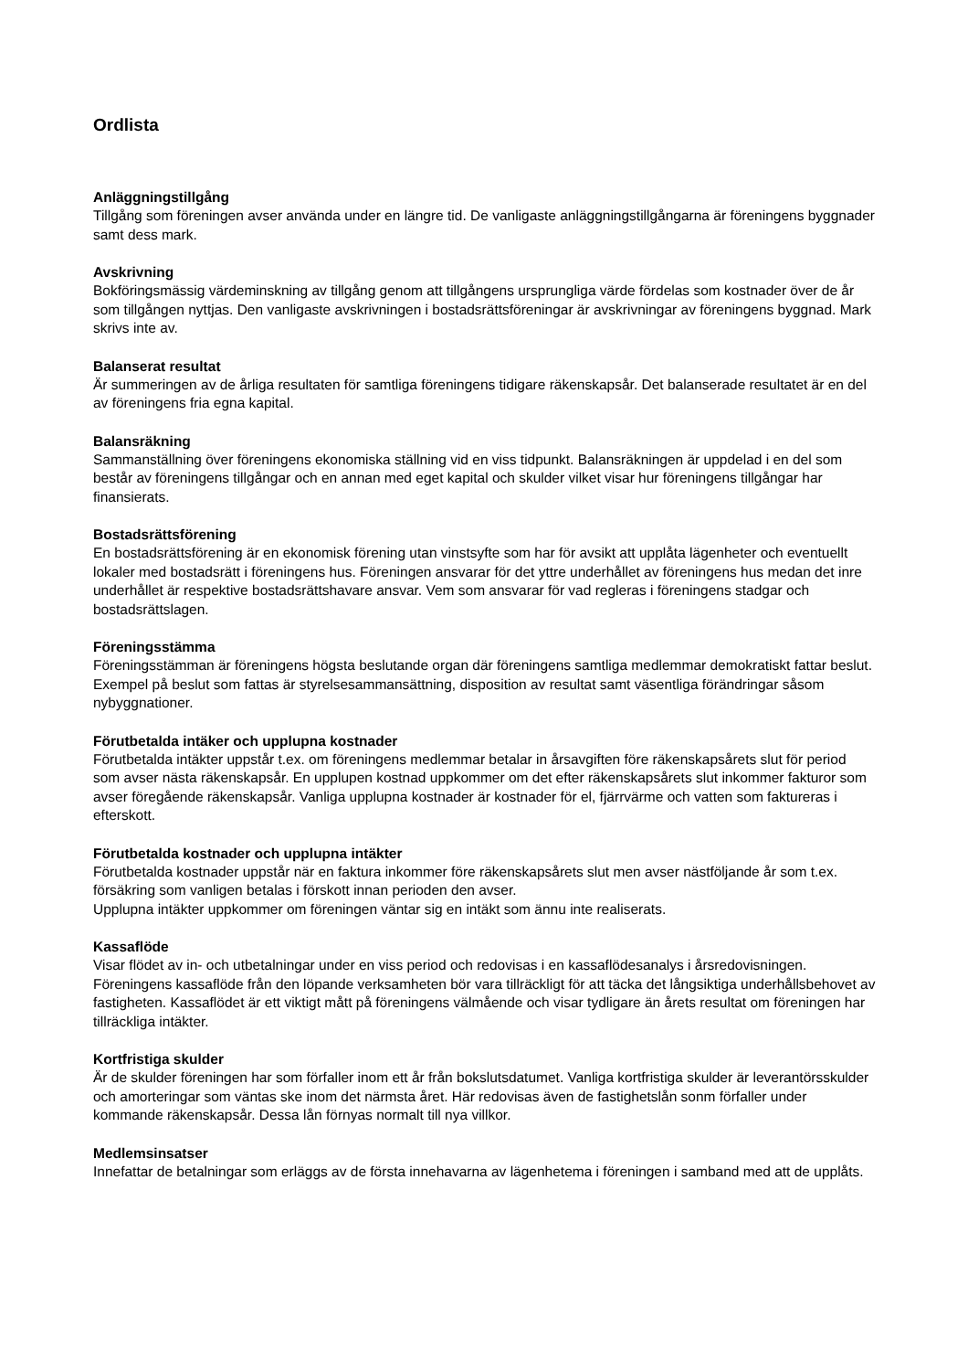Ordlista
Anläggningstillgång
Tillgång som föreningen avser använda under en längre tid. De vanligaste anläggningstillgångarna är föreningens byggnader samt dess mark.
Avskrivning
Bokföringsmässig värdeminskning av tillgång genom att tillgångens ursprungliga värde fördelas som kostnader över de år som tillgången nyttjas. Den vanligaste avskrivningen i bostadsrättsföreningar är avskrivningar av föreningens byggnad. Mark skrivs inte av.
Balanserat resultat
Är summeringen av de årliga resultaten för samtliga föreningens tidigare räkenskapsår. Det balanserade resultatet är en del av föreningens fria egna kapital.
Balansräkning
Sammanställning över föreningens ekonomiska ställning vid en viss tidpunkt. Balansräkningen är uppdelad i en del som består av föreningens tillgångar och en annan med eget kapital och skulder vilket visar hur föreningens tillgångar har finansierats.
Bostadsrättsförening
En bostadsrättsförening är en ekonomisk förening utan vinstsyfte som har för avsikt att upplåta lägenheter och eventuellt lokaler med bostadsrätt i föreningens hus. Föreningen ansvarar för det yttre underhållet av föreningens hus medan det inre underhållet är respektive bostadsrättshavare ansvar. Vem som ansvarar för vad regleras i föreningens stadgar och bostadsrättslagen.
Föreningsstämma
Föreningsstämman är föreningens högsta beslutande organ där föreningens samtliga medlemmar demokratiskt fattar beslut. Exempel på beslut som fattas är styrelsesammansättning, disposition av resultat samt väsentliga förändringar såsom nybyggnationer.
Förutbetalda intäker och upplupna kostnader
Förutbetalda intäkter uppstår t.ex. om föreningens medlemmar betalar in årsavgiften före räkenskapsårets slut för period som avser nästa räkenskapsår. En upplupen kostnad uppkommer om det efter räkenskapsårets slut inkommer fakturor som avser föregående räkenskapsår. Vanliga upplupna kostnader är kostnader för el, fjärrvärme och vatten som faktureras i efterskott.
Förutbetalda kostnader och upplupna intäkter
Förutbetalda kostnader uppstår när en faktura inkommer före räkenskapsårets slut men avser nästföljande år som t.ex. försäkring som vanligen betalas i förskott innan perioden den avser.
Upplupna intäkter uppkommer om föreningen väntar sig en intäkt som ännu inte realiserats.
Kassaflöde
Visar flödet av in- och utbetalningar under en viss period och redovisas i en kassaflödesanalys i årsredovisningen. Föreningens kassaflöde från den löpande verksamheten bör vara tillräckligt för att täcka det långsiktiga underhållsbehovet av fastigheten. Kassaflödet är ett viktigt mått på föreningens välmående och visar tydligare än årets resultat om föreningen har tillräckliga intäkter.
Kortfristiga skulder
Är de skulder föreningen har som förfaller inom ett år från bokslutsdatumet. Vanliga kortfristiga skulder är leverantörsskulder och amorteringar som väntas ske inom det närmsta året. Här redovisas även de fastighetslån sonm förfaller under kommande räkenskapsår. Dessa lån förnyas normalt till nya villkor.
Medlemsinsatser
Innefattar de betalningar som erläggs av de första innehavarna av lägenhetema i föreningen i samband med att de upplåts.